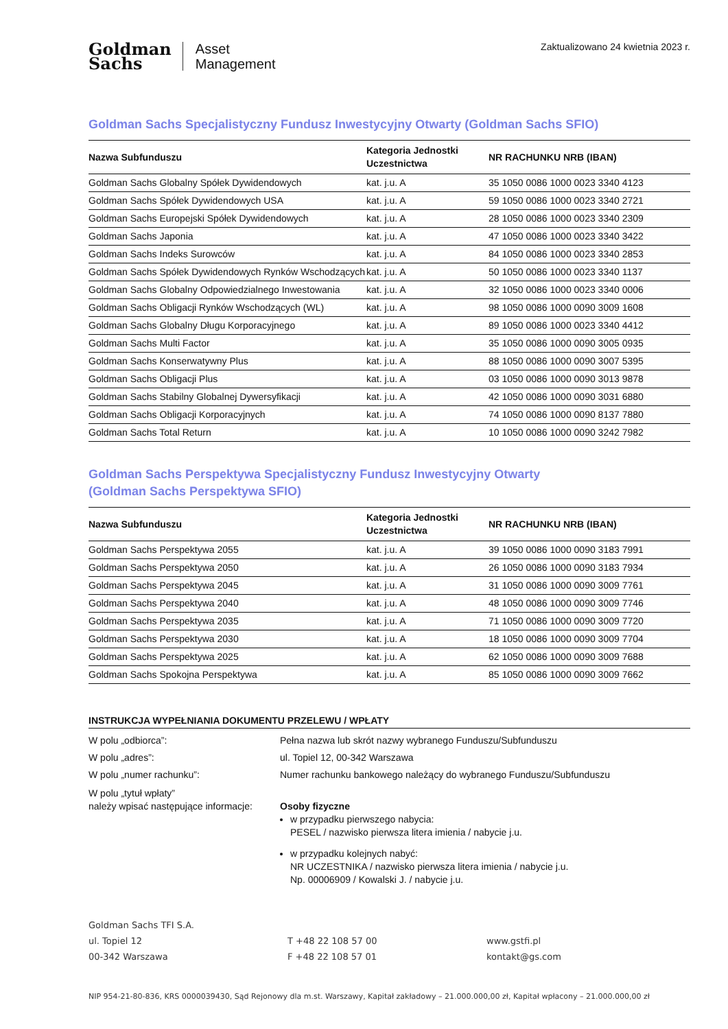Goldman
Sachs
Asset
Management
Zaktualizowano 24 kwietnia 2023 r.
Goldman Sachs Specjalistyczny Fundusz Inwestycyjny Otwarty (Goldman Sachs SFIO)
| Nazwa Subfunduszu | Kategoria Jednostki Uczestnictwa | NR RACHUNKU NRB (IBAN) |
| --- | --- | --- |
| Goldman Sachs Globalny Spółek Dywidendowych | kat. j.u. A | 35 1050 0086 1000 0023 3340 4123 |
| Goldman Sachs Spółek Dywidendowych USA | kat. j.u. A | 59 1050 0086 1000 0023 3340 2721 |
| Goldman Sachs Europejski Spółek Dywidendowych | kat. j.u. A | 28 1050 0086 1000 0023 3340 2309 |
| Goldman Sachs Japonia | kat. j.u. A | 47 1050 0086 1000 0023 3340 3422 |
| Goldman Sachs Indeks Surowców | kat. j.u. A | 84 1050 0086 1000 0023 3340 2853 |
| Goldman Sachs Spółek Dywidendowych Rynków Wschodzących | kat. j.u. A | 50 1050 0086 1000 0023 3340 1137 |
| Goldman Sachs Globalny Odpowiedzialnego Inwestowania | kat. j.u. A | 32 1050 0086 1000 0023 3340 0006 |
| Goldman Sachs Obligacji Rynków Wschodzących (WL) | kat. j.u. A | 98 1050 0086 1000 0090 3009 1608 |
| Goldman Sachs Globalny Długu Korporacyjnego | kat. j.u. A | 89 1050 0086 1000 0023 3340 4412 |
| Goldman Sachs Multi Factor | kat. j.u. A | 35 1050 0086 1000 0090 3005 0935 |
| Goldman Sachs Konserwatywny Plus | kat. j.u. A | 88 1050 0086 1000 0090 3007 5395 |
| Goldman Sachs Obligacji Plus | kat. j.u. A | 03 1050 0086 1000 0090 3013 9878 |
| Goldman Sachs Stabilny Globalnej Dywersyfikacji | kat. j.u. A | 42 1050 0086 1000 0090 3031 6880 |
| Goldman Sachs Obligacji Korporacyjnych | kat. j.u. A | 74 1050 0086 1000 0090 8137 7880 |
| Goldman Sachs Total Return | kat. j.u. A | 10 1050 0086 1000 0090 3242 7982 |
Goldman Sachs Perspektywa Specjalistyczny Fundusz Inwestycyjny Otwarty
(Goldman Sachs Perspektywa SFIO)
| Nazwa Subfunduszu | Kategoria Jednostki Uczestnictwa | NR RACHUNKU NRB (IBAN) |
| --- | --- | --- |
| Goldman Sachs Perspektywa 2055 | kat. j.u. A | 39 1050 0086 1000 0090 3183 7991 |
| Goldman Sachs Perspektywa 2050 | kat. j.u. A | 26 1050 0086 1000 0090 3183 7934 |
| Goldman Sachs Perspektywa 2045 | kat. j.u. A | 31 1050 0086 1000 0090 3009 7761 |
| Goldman Sachs Perspektywa 2040 | kat. j.u. A | 48 1050 0086 1000 0090 3009 7746 |
| Goldman Sachs Perspektywa 2035 | kat. j.u. A | 71 1050 0086 1000 0090 3009 7720 |
| Goldman Sachs Perspektywa 2030 | kat. j.u. A | 18 1050 0086 1000 0090 3009 7704 |
| Goldman Sachs Perspektywa 2025 | kat. j.u. A | 62 1050 0086 1000 0090 3009 7688 |
| Goldman Sachs Spokojna Perspektywa | kat. j.u. A | 85 1050 0086 1000 0090 3009 7662 |
INSTRUKCJA WYPEŁNIANIA DOKUMENTU PRZELEWU / WPŁATY
W polu „odbiorca”: Pełna nazwa lub skrót nazwy wybranego Funduszu/Subfunduszu
W polu „adres”: ul. Topiel 12, 00-342 Warszawa
W polu „numer rachunku”: Numer rachunku bankowego należący do wybranego Funduszu/Subfunduszu
W polu „tytuł wpłaty”
należy wpisać następujące informacje:
Osoby fizyczne
w przypadku pierwszego nabycia:
PESEL / nazwisko pierwsza litera imienia / nabycie j.u.
w przypadku kolejnych nabyć:
NR UCZESTNIKA / nazwisko pierwsza litera imienia / nabycie j.u.
Np. 00006909 / Kowalski J. / nabycie j.u.
Goldman Sachs TFI S.A.
ul. Topiel 12
00-342 Warszawa
T +48 22 108 57 00
F +48 22 108 57 01
www.gstfi.pl
kontakt@gs.com
NIP 954-21-80-836, KRS 0000039430, Sąd Rejonowy dla m.st. Warszawy, Kapitał zakładowy – 21.000.000,00 zł, Kapitał wpłacony – 21.000.000,00 zł